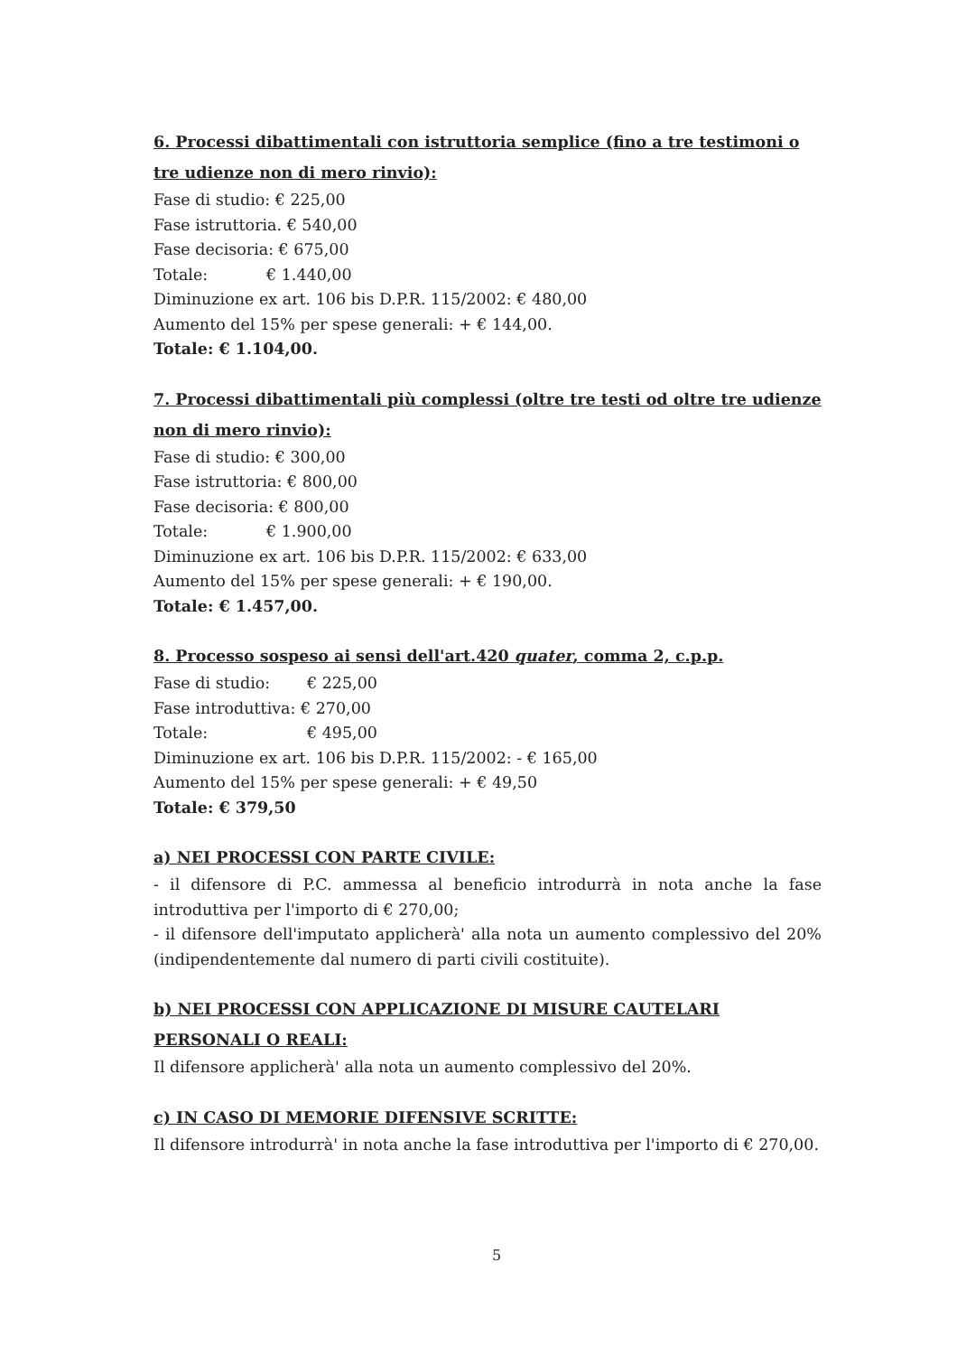6. Processi dibattimentali con istruttoria semplice (fino a tre testimoni o tre udienze non di mero rinvio):
Fase di studio: € 225,00
Fase istruttoria. € 540,00
Fase decisoria: € 675,00
Totale: € 1.440,00
Diminuzione ex art. 106 bis D.P.R. 115/2002: € 480,00
Aumento del 15% per spese generali: + € 144,00.
Totale: € 1.104,00.
7. Processi dibattimentali più complessi (oltre tre testi od oltre tre udienze non di mero rinvio):
Fase di studio: € 300,00
Fase istruttoria: € 800,00
Fase decisoria: € 800,00
Totale: € 1.900,00
Diminuzione ex art. 106 bis D.P.R. 115/2002: € 633,00
Aumento del 15% per spese generali: + € 190,00.
Totale: € 1.457,00.
8. Processo sospeso ai sensi dell'art.420 quater, comma 2, c.p.p.
Fase di studio: € 225,00
Fase introduttiva: € 270,00
Totale: € 495,00
Diminuzione ex art. 106 bis D.P.R. 115/2002: - € 165,00
Aumento del 15% per spese generali: + € 49,50
Totale: € 379,50
a) NEI PROCESSI CON PARTE CIVILE:
- il difensore di P.C. ammessa al beneficio introdurrà in nota anche la fase introduttiva per l'importo di € 270,00;
- il difensore dell'imputato applicherà' alla nota un aumento complessivo del 20% (indipendentemente dal numero di parti civili costituite).
b) NEI PROCESSI CON APPLICAZIONE DI MISURE CAUTELARI PERSONALI O REALI:
Il difensore applicherà' alla nota un aumento complessivo del 20%.
c) IN CASO DI MEMORIE DIFENSIVE SCRITTE:
Il difensore introdurrà' in nota anche la fase introduttiva per l'importo di € 270,00.
5